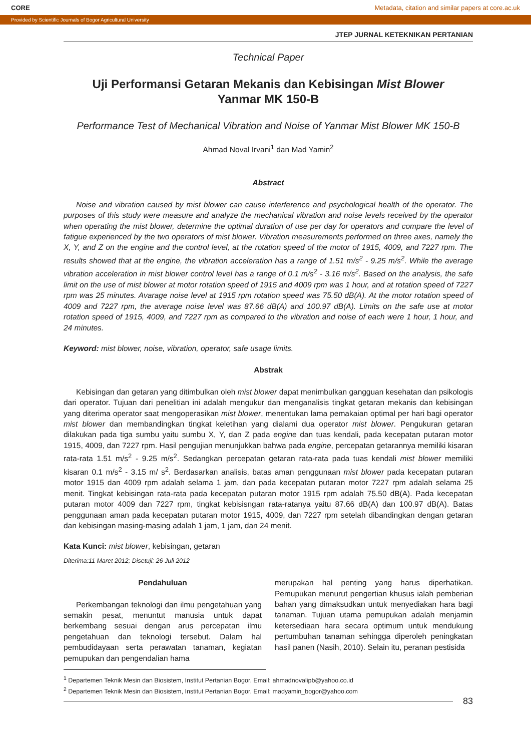CORE Metadata, citation and similar papers at core.ac.uk
Provided by Scientific Journals of Bogor Agricultural University
JTEP JURNAL KETEKNIKAN PERTANIAN
Technical Paper
Uji Performansi Getaran Mekanis dan Kebisingan Mist Blower
Yanmar MK 150-B
Performance Test of Mechanical Vibration and Noise of Yanmar Mist Blower MK 150-B
Ahmad Noval Irvani<sup>1</sup> dan Mad Yamin<sup>2</sup>
Abstract
Noise and vibration caused by mist blower can cause interference and psychological health of the operator. The purposes of this study were measure and analyze the mechanical vibration and noise levels received by the operator when operating the mist blower, determine the optimal duration of use per day for operators and compare the level of fatigue experienced by the two operators of mist blower. Vibration measurements performed on three axes, namely the X, Y, and Z on the engine and the control level, at the rotation speed of the motor of 1915, 4009, and 7227 rpm. The results showed that at the engine, the vibration acceleration has a range of 1.51 m/s<sup>2</sup> - 9.25 m/s<sup>2</sup>. While the average vibration acceleration in mist blower control level has a range of 0.1 m/s<sup>2</sup> - 3.16 m/s<sup>2</sup>. Based on the analysis, the safe limit on the use of mist blower at motor rotation speed of 1915 and 4009 rpm was 1 hour, and at rotation speed of 7227 rpm was 25 minutes. Avarage noise level at 1915 rpm rotation speed was 75.50 dB(A). At the motor rotation speed of 4009 and 7227 rpm, the average noise level was 87.66 dB(A) and 100.97 dB(A). Limits on the safe use at motor rotation speed of 1915, 4009, and 7227 rpm as compared to the vibration and noise of each were 1 hour, 1 hour, and 24 minutes.
Keyword: mist blower, noise, vibration, operator, safe usage limits.
Abstrak
Kebisingan dan getaran yang ditimbulkan oleh mist blower dapat menimbulkan gangguan kesehatan dan psikologis dari operator. Tujuan dari penelitian ini adalah mengukur dan menganalisis tingkat getaran mekanis dan kebisingan yang diterima operator saat mengoperasikan mist blower, menentukan lama pemakaian optimal per hari bagi operator mist blower dan membandingkan tingkat keletihan yang dialami dua operator mist blower. Pengukuran getaran dilakukan pada tiga sumbu yaitu sumbu X, Y, dan Z pada engine dan tuas kendali, pada kecepatan putaran motor 1915, 4009, dan 7227 rpm. Hasil pengujian menunjukkan bahwa pada engine, percepatan getarannya memiliki kisaran rata-rata 1.51 m/s<sup>2</sup> - 9.25 m/s<sup>2</sup>. Sedangkan percepatan getaran rata-rata pada tuas kendali mist blower memiliki kisaran 0.1 m/s<sup>2</sup> - 3.15 m/ s<sup>2</sup>. Berdasarkan analisis, batas aman penggunaan mist blower pada kecepatan putaran motor 1915 dan 4009 rpm adalah selama 1 jam, dan pada kecepatan putaran motor 7227 rpm adalah selama 25 menit. Tingkat kebisingan rata-rata pada kecepatan putaran motor 1915 rpm adalah 75.50 dB(A). Pada kecepatan putaran motor 4009 dan 7227 rpm, tingkat kebisisngan rata-ratanya yaitu 87.66 dB(A) dan 100.97 dB(A). Batas penggunaan aman pada kecepatan putaran motor 1915, 4009, dan 7227 rpm setelah dibandingkan dengan getaran dan kebisingan masing-masing adalah 1 jam, 1 jam, dan 24 menit.
Kata Kunci: mist blower, kebisingan, getaran
Diterima:11 Maret 2012; Disetuji: 26 Juli 2012
Pendahuluan
Perkembangan teknologi dan ilmu pengetahuan yang semakin pesat, menuntut manusia untuk dapat berkembang sesuai dengan arus percepatan ilmu pengetahuan dan teknologi tersebut. Dalam hal pembudidayaan serta perawatan tanaman, kegiatan pemupukan dan pengendalian hama
merupakan hal penting yang harus diperhatikan. Pemupukan menurut pengertian khusus ialah pemberian bahan yang dimaksudkan untuk menyediakan hara bagi tanaman. Tujuan utama pemupukan adalah menjamin ketersediaan hara secara optimum untuk mendukung pertumbuhan tanaman sehingga diperoleh peningkatan hasil panen (Nasih, 2010). Selain itu, peranan pestisida
<sup>1</sup> Departemen Teknik Mesin dan Biosistem, Institut Pertanian Bogor. Email: ahmadnovalipb@yahoo.co.id
<sup>2</sup> Departemen Teknik Mesin dan Biosistem, Institut Pertanian Bogor. Email: madyamin_bogor@yahoo.com
83